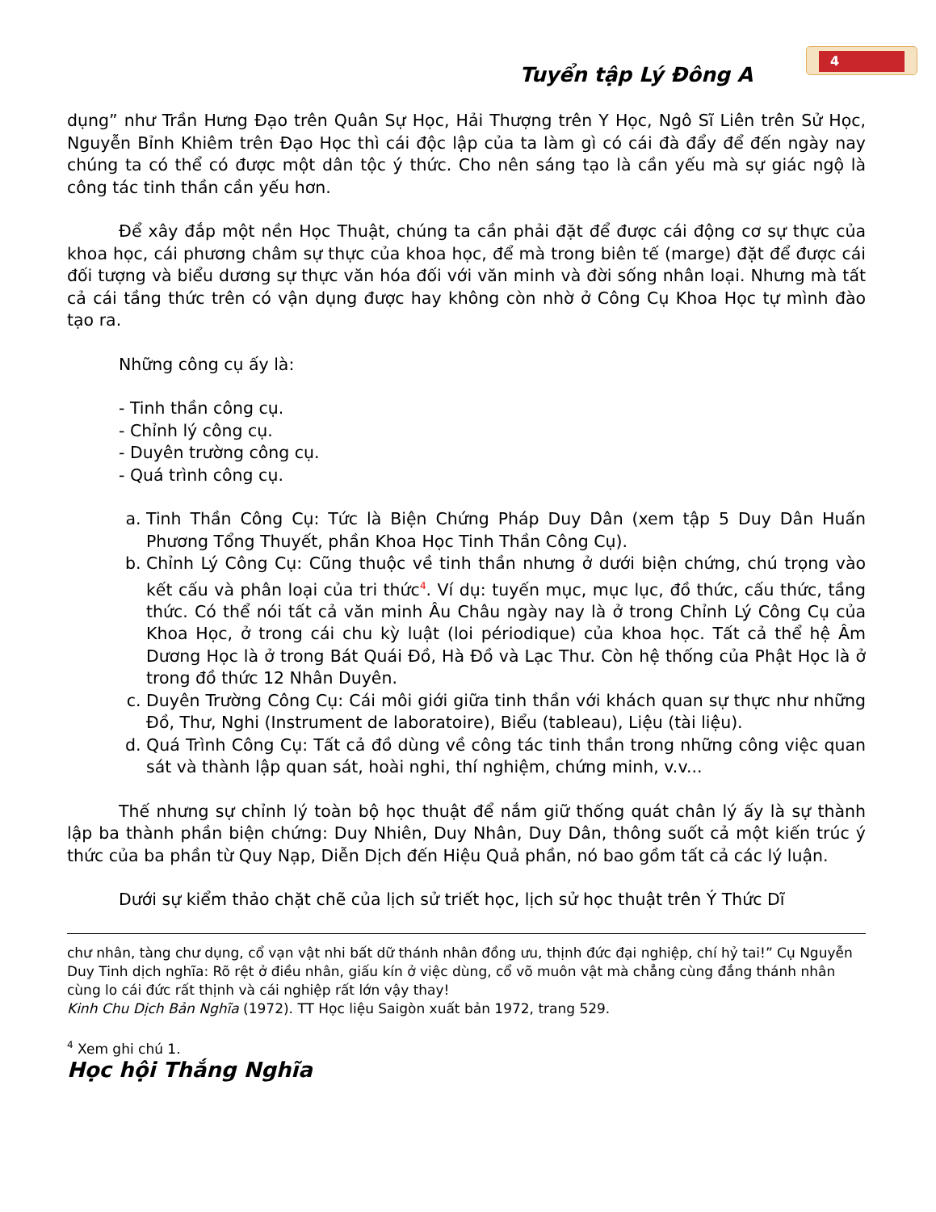4
Tuyển tập Lý Đông A
dụng” như Trần Hưng Đạo trên Quân Sự Học, Hải Thượng trên Y Học, Ngô Sĩ Liên trên Sử Học, Nguyễn Bỉnh Khiêm trên Đạo Học thì cái độc lập của ta làm gì có cái đà đẩy để đến ngày nay chúng ta có thể có được một dân tộc ý thức. Cho nên sáng tạo là cần yếu mà sự giác ngộ là công tác tinh thần cần yếu hơn.
Để xây đắp một nền Học Thuật, chúng ta cần phải đặt để được cái động cơ sự thực của khoa học, cái phương châm sự thực của khoa học, để mà trong biên tế (marge) đặt để được cái đối tượng và biểu dương sự thực văn hóa đối với văn minh và đời sống nhân loại. Nhưng mà tất cả cái tầng thức trên có vận dụng được hay không còn nhờ ở Công Cụ Khoa Học tự mình đào tạo ra.
Những công cụ ấy là:
- Tinh thần công cụ.
- Chỉnh lý công cụ.
- Duyên trường công cụ.
- Quá trình công cụ.
a. Tinh Thần Công Cụ: Tức là Biện Chứng Pháp Duy Dân (xem tập 5 Duy Dân Huấn Phương Tổng Thuyết, phần Khoa Học Tinh Thần Công Cụ).
b. Chỉnh Lý Công Cụ: Cũng thuộc về tinh thần nhưng ở dưới biện chứng, chú trọng vào kết cấu và phân loại của tri thức<sup>4</sup>. Ví dụ: tuyến mục, mục lục, đồ thức, cấu thức, tầng thức. Có thể nói tất cả văn minh Âu Châu ngày nay là ở trong Chỉnh Lý Công Cụ của Khoa Học, ở trong cái chu kỳ luật (loi périodique) của khoa học. Tất cả thể hệ Âm Dương Học là ở trong Bát Quái Đồ, Hà Đồ và Lạc Thư. Còn hệ thống của Phật Học là ở trong đồ thức 12 Nhân Duyên.
c. Duyên Trường Công Cụ: Cái môi giới giữa tinh thần với khách quan sự thực như những Đồ, Thư, Nghi (Instrument de laboratoire), Biểu (tableau), Liệu (tài liệu).
d. Quá Trình Công Cụ: Tất cả đồ dùng về công tác tinh thần trong những công việc quan sát và thành lập quan sát, hoài nghi, thí nghiệm, chứng minh, v.v...
Thế nhưng sự chỉnh lý toàn bộ học thuật để nắm giữ thống quát chân lý ấy là sự thành lập ba thành phần biện chứng: Duy Nhiên, Duy Nhân, Duy Dân, thông suốt cả một kiến trúc ý thức của ba phần từ Quy Nạp, Diễn Dịch đến Hiệu Quả phần, nó bao gồm tất cả các lý luận.
Dưới sự kiểm thảo chặt chẽ của lịch sử triết học, lịch sử học thuật trên Ý Thức Dĩ
chư nhân, tàng chư dụng, cổ vạn vật nhi bất dữ thánh nhân đồng ưu, thịnh đức đại nghiệp, chí hỷ tai!” Cụ Nguyễn Duy Tinh dịch nghĩa: Rõ rệt ở điều nhân, giấu kín ở việc dùng, cổ võ muôn vật mà chẳng cùng đắng thánh nhân cùng lo cái đức rất thịnh và cái nghiệp rất lớn vậy thay!
Kinh Chu Dịch Bản Nghĩa (1972). TT Học liệu Saigòn xuất bản 1972, trang 529.
<sup>4</sup> Xem ghi chú 1.
Học hội Thắng Nghĩa